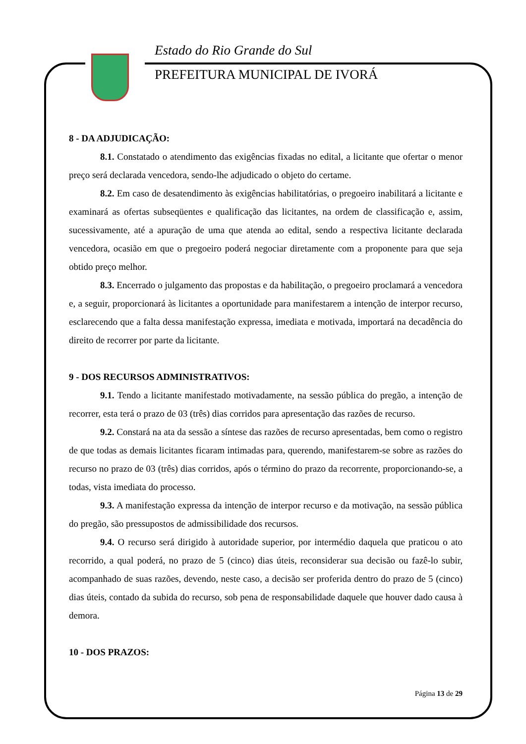Estado do Rio Grande do Sul
PREFEITURA MUNICIPAL DE IVORÁ
8 - DA ADJUDICAÇÃO:
8.1. Constatado o atendimento das exigências fixadas no edital, a licitante que ofertar o menor preço será declarada vencedora, sendo-lhe adjudicado o objeto do certame.
8.2. Em caso de desatendimento às exigências habilitatórias, o pregoeiro inabilitará a licitante e examinará as ofertas subseqüentes e qualificação das licitantes, na ordem de classificação e, assim, sucessivamente, até a apuração de uma que atenda ao edital, sendo a respectiva licitante declarada vencedora, ocasião em que o pregoeiro poderá negociar diretamente com a proponente para que seja obtido preço melhor.
8.3. Encerrado o julgamento das propostas e da habilitação, o pregoeiro proclamará a vencedora e, a seguir, proporcionará às licitantes a oportunidade para manifestarem a intenção de interpor recurso, esclarecendo que a falta dessa manifestação expressa, imediata e motivada, importará na decadência do direito de recorrer por parte da licitante.
9 - DOS RECURSOS ADMINISTRATIVOS:
9.1. Tendo a licitante manifestado motivadamente, na sessão pública do pregão, a intenção de recorrer, esta terá o prazo de 03 (três) dias corridos para apresentação das razões de recurso.
9.2. Constará na ata da sessão a síntese das razões de recurso apresentadas, bem como o registro de que todas as demais licitantes ficaram intimadas para, querendo, manifestarem-se sobre as razões do recurso no prazo de 03 (três) dias corridos, após o término do prazo da recorrente, proporcionando-se, a todas, vista imediata do processo.
9.3. A manifestação expressa da intenção de interpor recurso e da motivação, na sessão pública do pregão, são pressupostos de admissibilidade dos recursos.
9.4. O recurso será dirigido à autoridade superior, por intermédio daquela que praticou o ato recorrido, a qual poderá, no prazo de 5 (cinco) dias úteis, reconsiderar sua decisão ou fazê-lo subir, acompanhado de suas razões, devendo, neste caso, a decisão ser proferida dentro do prazo de 5 (cinco) dias úteis, contado da subida do recurso, sob pena de responsabilidade daquele que houver dado causa à demora.
10 - DOS PRAZOS:
Página 13 de 29